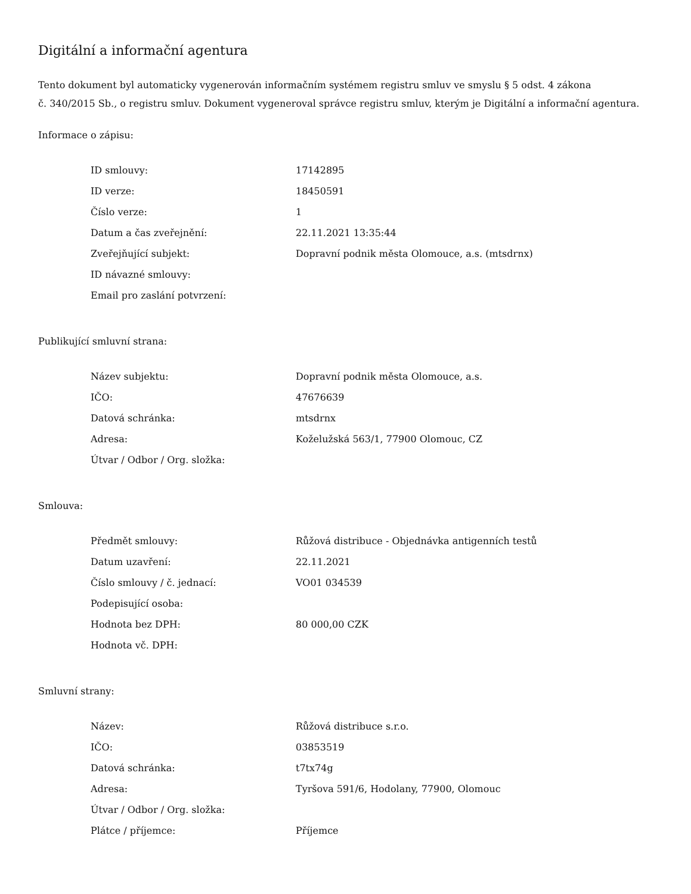Digitální a informační agentura
Tento dokument byl automaticky vygenerován informačním systémem registru smluv ve smyslu § 5 odst. 4 zákona
č. 340/2015 Sb., o registru smluv. Dokument vygeneroval správce registru smluv, kterým je Digitální a informační agentura.
Informace o zápisu:
| ID smlouvy: | 17142895 |
| ID verze: | 18450591 |
| Číslo verze: | 1 |
| Datum a čas zveřejnění: | 22.11.2021 13:35:44 |
| Zveřejňující subjekt: | Dopravní podnik města Olomouce, a.s. (mtsdrnx) |
| ID návazné smlouvy: | |
| Email pro zaslání potvrzení: | |
Publikující smluvní strana:
| Název subjektu: | Dopravní podnik města Olomouce, a.s. |
| IČO: | 47676639 |
| Datová schránka: | mtsdrnx |
| Adresa: | Koželužská 563/1, 77900 Olomouc, CZ |
| Útvar / Odbor / Org. složka: | |
Smlouva:
| Předmět smlouvy: | Růžová distribuce - Objednávka antigenních testů |
| Datum uzavření: | 22.11.2021 |
| Číslo smlouvy / č. jednací: | VO01 034539 |
| Podepisující osoba: | |
| Hodnota bez DPH: | 80 000,00 CZK |
| Hodnota vč. DPH: | |
Smluvní strany:
| Název: | Růžová distribuce s.r.o. |
| IČO: | 03853519 |
| Datová schránka: | t7tx74g |
| Adresa: | Tyršova 591/6, Hodolany, 77900, Olomouc |
| Útvar / Odbor / Org. složka: | |
| Plátce / příjemce: | Příjemce |